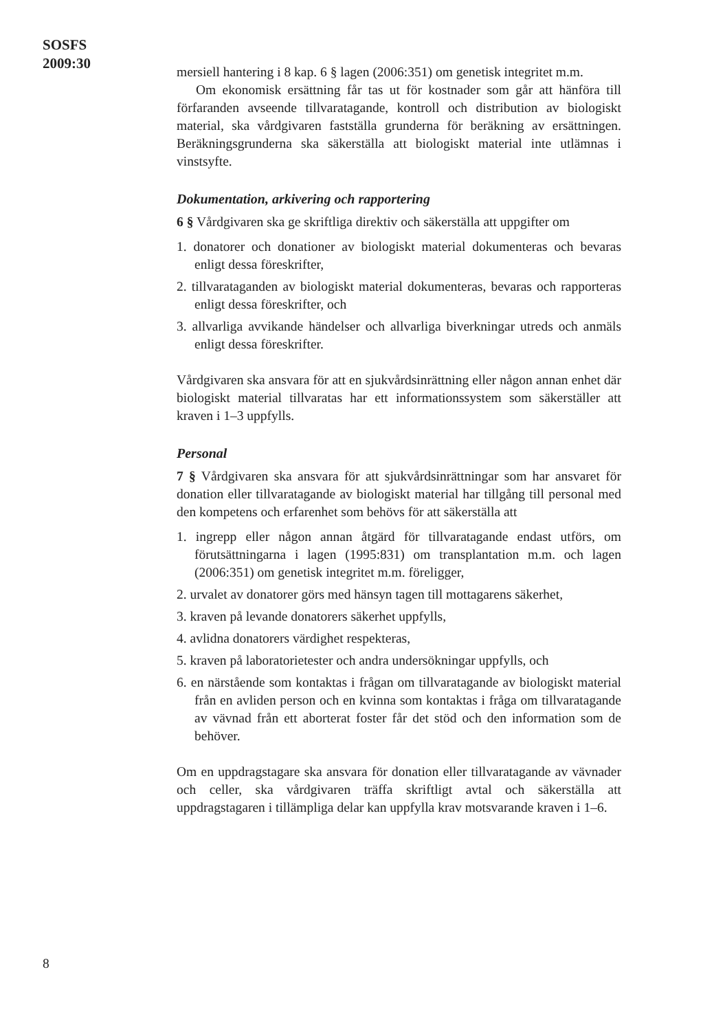SOSFS
2009:30
mersiell hantering i 8 kap. 6 § lagen (2006:351) om genetisk integritet m.m.
Om ekonomisk ersättning får tas ut för kostnader som går att hänföra till förfaranden avseende tillvaratagande, kontroll och distribution av biologiskt material, ska vårdgivaren fastställa grunderna för beräkning av ersättningen. Beräkningsgrunderna ska säkerställa att biologiskt material inte utlämnas i vinstsyfte.
Dokumentation, arkivering och rapportering
6 § Vårdgivaren ska ge skriftliga direktiv och säkerställa att uppgifter om
1. donatorer och donationer av biologiskt material dokumenteras och bevaras enligt dessa föreskrifter,
2. tillvarataganden av biologiskt material dokumenteras, bevaras och rapporteras enligt dessa föreskrifter, och
3. allvarliga avvikande händelser och allvarliga biverkningar utreds och anmäls enligt dessa föreskrifter.
Vårdgivaren ska ansvara för att en sjukvårdsinrättning eller någon annan enhet där biologiskt material tillvaratas har ett informationssystem som säkerställer att kraven i 1–3 uppfylls.
Personal
7 § Vårdgivaren ska ansvara för att sjukvårdsinrättningar som har ansvaret för donation eller tillvaratagande av biologiskt material har tillgång till personal med den kompetens och erfarenhet som behövs för att säkerställa att
1. ingrepp eller någon annan åtgärd för tillvaratagande endast utförs, om förutsättningarna i lagen (1995:831) om transplantation m.m. och lagen (2006:351) om genetisk integritet m.m. föreligger,
2. urvalet av donatorer görs med hänsyn tagen till mottagarens säkerhet,
3. kraven på levande donatorers säkerhet uppfylls,
4. avlidna donatorers värdighet respekteras,
5. kraven på laboratorietester och andra undersökningar uppfylls, och
6. en närstående som kontaktas i frågan om tillvaratagande av biologiskt material från en avliden person och en kvinna som kontaktas i fråga om tillvaratagande av vävnad från ett aborterat foster får det stöd och den information som de behöver.
Om en uppdragstagare ska ansvara för donation eller tillvaratagande av vävnader och celler, ska vårdgivaren träffa skriftligt avtal och säkerställa att uppdragstagaren i tillämpliga delar kan uppfylla krav motsvarande kraven i 1–6.
8